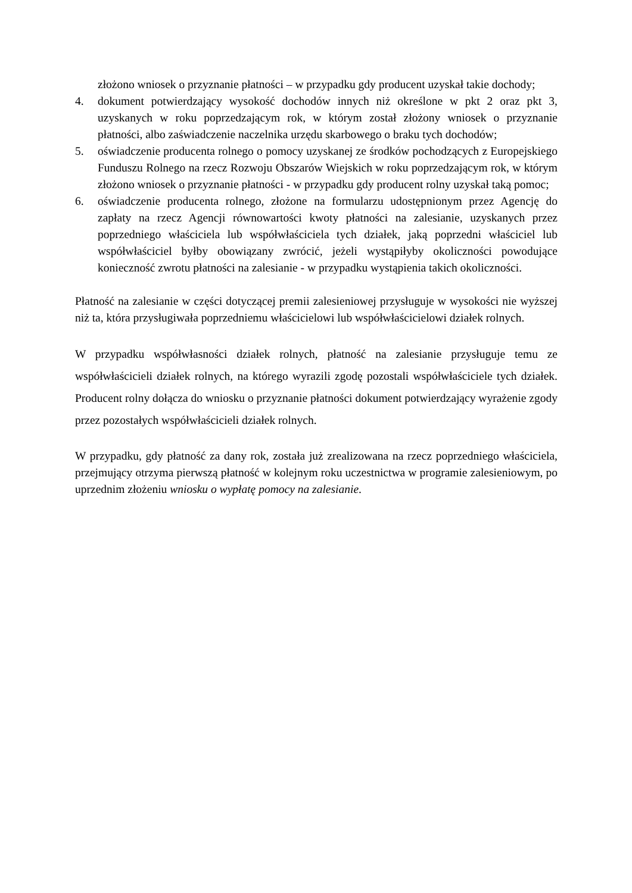złożono wniosek o przyznanie płatności – w przypadku gdy producent uzyskał takie dochody;
4. dokument potwierdzający wysokość dochodów innych niż określone w pkt 2 oraz pkt 3, uzyskanych w roku poprzedzającym rok, w którym został złożony wniosek o przyznanie płatności, albo zaświadczenie naczelnika urzędu skarbowego o braku tych dochodów;
5. oświadczenie producenta rolnego o pomocy uzyskanej ze środków pochodzących z Europejskiego Funduszu Rolnego na rzecz Rozwoju Obszarów Wiejskich w roku poprzedzającym rok, w którym złożono wniosek o przyznanie płatności - w przypadku gdy producent rolny uzyskał taką pomoc;
6. oświadczenie producenta rolnego, złożone na formularzu udostępnionym przez Agencję do zapłaty na rzecz Agencji równowartości kwoty płatności na zalesianie, uzyskanych przez poprzedniego właściciela lub współwłaściciela tych działek, jaką poprzedni właściciel lub współwłaściciel byłby obowiązany zwrócić, jeżeli wystąpiłyby okoliczności powodujące konieczność zwrotu płatności na zalesianie - w przypadku wystąpienia takich okoliczności.
Płatność na zalesianie w części dotyczącej premii zalesieniowej przysługuje w wysokości nie wyższej niż ta, która przysługiwała poprzedniemu właścicielowi lub współwłaścicielowi działek rolnych.
W przypadku współwłasności działek rolnych, płatność na zalesianie przysługuje temu ze współwłaścicieli działek rolnych, na którego wyrazili zgodę pozostali współwłaściciele tych działek. Producent rolny dołącza do wniosku o przyznanie płatności dokument potwierdzający wyrażenie zgody przez pozostałych współwłaścicieli działek rolnych.
W przypadku, gdy płatność za dany rok, została już zrealizowana na rzecz poprzedniego właściciela, przejmujący otrzyma pierwszą płatność w kolejnym roku uczestnictwa w programie zalesieniowym, po uprzednim złożeniu wniosku o wypłatę pomocy na zalesianie.